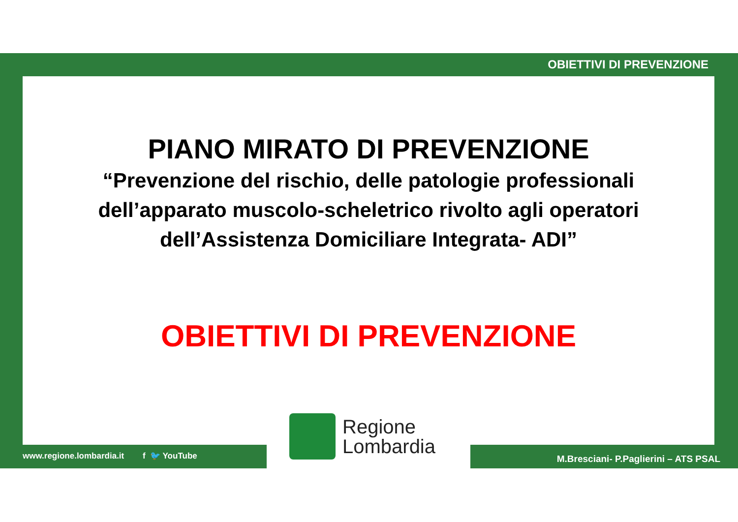OBIETTIVI DI PREVENZIONE
PIANO MIRATO DI PREVENZIONE
“Prevenzione del rischio, delle patologie professionali
dell’apparato muscolo-scheletrico rivolto agli operatori
dell’Assistenza Domiciliare Integrata- ADI”
OBIETTIVI DI PREVENZIONE
Regione
Lombardia
www.regione.lombardia.it f 🐦 YouTube
M.Bresciani- P.Paglierini – ATS PSAL